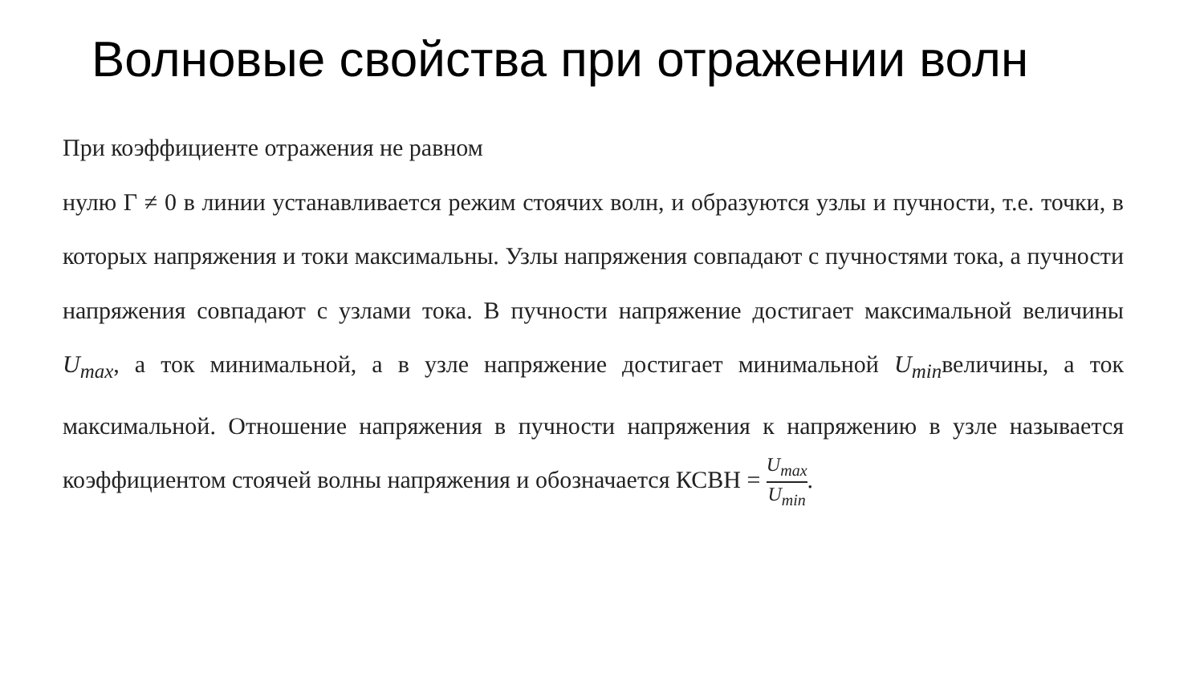Волновые свойства при отражении волн
При коэффициенте отражения не равном
нулю Г ≠ 0 в линии устанавливается режим стоячих волн, и образуются узлы и пучности, т.е. точки, в которых напряжения и токи максимальны. Узлы напряжения совпадают с пучностями тока, а пучности напряжения совпадают с узлами тока. В пучности напряжение достигает максимальной величины U<sub>max</sub>, а ток минимальной, а в узле напряжение достигает минимальной U<sub>min</sub>величины, а ток максимальной. Отношение напряжения в пучности напряжения к напряжению в узле называется коэффициентом стоячей волны напряжения и обозначается КСВН = U<sub>max</sub> U<sub>min</sub>.